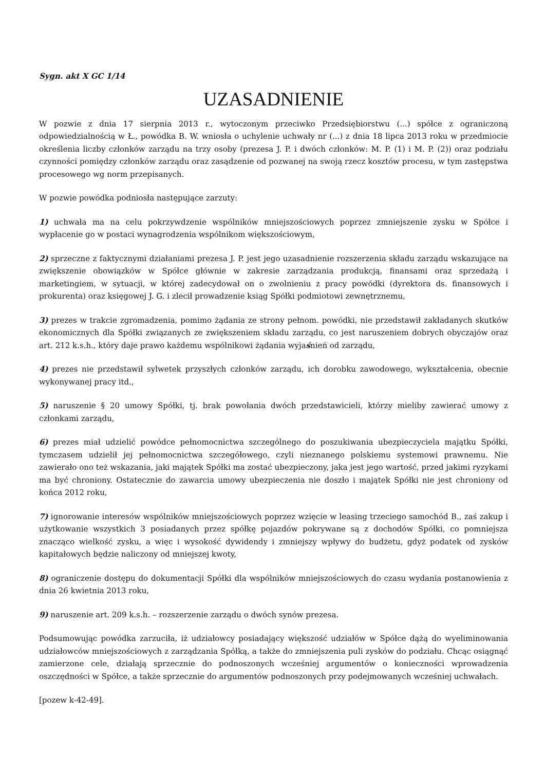Sygn. akt X GC 1/14
UZASADNIENIE
W pozwie z dnia 17 sierpnia 2013 r., wytoczonym przeciwko Przedsiębiorstwu (...) spółce z ograniczoną odpowiedzialnością w Ł., powódka B. W. wniosła o uchylenie uchwały nr (...) z dnia 18 lipca 2013 roku w przedmiocie określenia liczby członków zarządu na trzy osoby (prezesa J. P. i dwóch członków: M. P. (1) i M. P. (2)) oraz podziału czynności pomiędzy członków zarządu oraz zasądzenie od pozwanej na swoją rzecz kosztów procesu, w tym zastępstwa procesowego wg norm przepisanych.
W pozwie powódka podniosła następujące zarzuty:
1) uchwała ma na celu pokrzywdzenie wspólników mniejszościowych poprzez zmniejszenie zysku w Spółce i wypłacenie go w postaci wynagrodzenia wspólnikom większościowym,
2) sprzeczne z faktycznymi działaniami prezesa J. P. jest jego uzasadnienie rozszerzenia składu zarządu wskazujące na zwiększenie obowiązków w Spółce głównie w zakresie zarządzania produkcją, finansami oraz sprzedażą i marketingiem, w sytuacji, w której zadecydował on o zwolnieniu z pracy powódki (dyrektora ds. finansowych i prokurenta) oraz księgowej J. G. i zlecił prowadzenie ksiąg Spółki podmiotowi zewnętrznemu,
3) prezes w trakcie zgromadzenia, pomimo żądania ze strony pełnom. powódki, nie przedstawił zakładanych skutków ekonomicznych dla Spółki związanych ze zwiększeniem składu zarządu, co jest naruszeniem dobrych obyczajów oraz art. 212 k.s.h., który daje prawo każdemu wspólnikowi żądania wyjaśnień od zarządu,
4) prezes nie przedstawił sylwetek przyszłych członków zarządu, ich dorobku zawodowego, wykształcenia, obecnie wykonywanej pracy itd.,
5) naruszenie § 20 umowy Spółki, tj. brak powołania dwóch przedstawicieli, którzy mieliby zawierać umowy z członkami zarządu,
6) prezes miał udzielić powódce pełnomocnictwa szczególnego do poszukiwania ubezpieczyciela majątku Spółki, tymczasem udzielił jej pełnomocnictwa szczegółowego, czyli nieznanego polskiemu systemowi prawnemu. Nie zawierało ono też wskazania, jaki majątek Spółki ma zostać ubezpieczony, jaka jest jego wartość, przed jakimi ryzykami ma być chroniony. Ostatecznie do zawarcia umowy ubezpieczenia nie doszło i majątek Spółki nie jest chroniony od końca 2012 roku,
7) ignorowanie interesów wspólników mniejszościowych poprzez wzięcie w leasing trzeciego samochód B., zaś zakup i użytkowanie wszystkich 3 posiadanych przez spółkę pojazdów pokrywane są z dochodów Spółki, co pomniejsza znacząco wielkość zysku, a więc i wysokość dywidendy i zmniejszy wpływy do budżetu, gdyż podatek od zysków kapitałowych będzie naliczony od mniejszej kwoty,
8) ograniczenie dostępu do dokumentacji Spółki dla wspólników mniejszościowych do czasu wydania postanowienia z dnia 26 kwietnia 2013 roku,
9) naruszenie art. 209 k.s.h. – rozszerzenie zarządu o dwóch synów prezesa.
Podsumowując powódka zarzuciła, iż udziałowcy posiadający większość udziałów w Spółce dążą do wyeliminowania udziałowców mniejszościowych z zarządzania Spółką, a także do zmniejszenia puli zysków do podziału. Chcąc osiągnąć zamierzone cele, działają sprzecznie do podnoszonych wcześniej argumentów o konieczności wprowadzenia oszczędności w Spółce, a także sprzecznie do argumentów podnoszonych przy podejmowanych wcześniej uchwałach.
[pozew k-42-49].